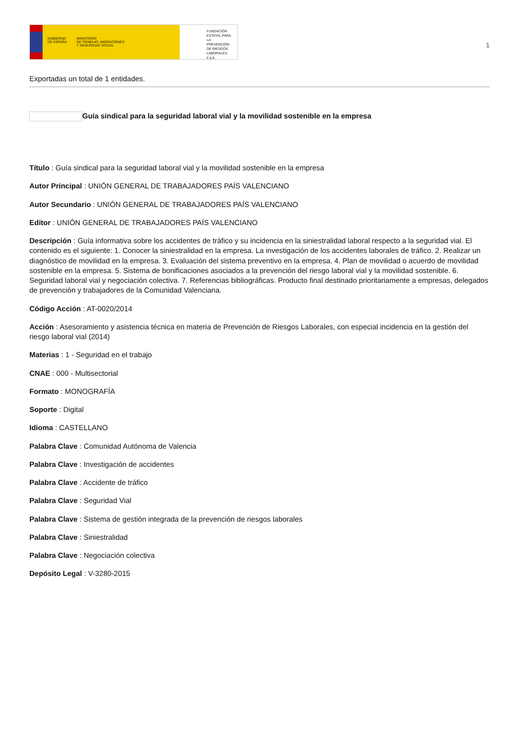GOBIERNO
DE ESPAÑA MINISTERIO
DE TRABAJO, MIGRACIONES
Y SEGURIDAD SOCIAL
FUNDACIÓN
ESTATAL PARA
LA PREVENCIÓN
DE RIESGOS
LABORALES, F.S.P.
1
Exportadas un total de 1 entidades.
Guía sindical para la seguridad laboral vial y la movilidad sostenible en la empresa
Título : Guía sindical para la seguridad laboral vial y la movilidad sostenible en la empresa
Autor Principal : UNIÓN GENERAL DE TRABAJADORES PAÍS VALENCIANO
Autor Secundario : UNIÓN GENERAL DE TRABAJADORES PAÍS VALENCIANO
Editor : UNIÓN GENERAL DE TRABAJADORES PAÍS VALENCIANO
Descripción : Guía informativa sobre los accidentes de tráfico y su incidencia en la siniestralidad laboral respecto a la seguridad vial. El contenido es el siguiente: 1. Conocer la siniestralidad en la empresa. La investigación de los accidentes laborales de tráfico. 2. Realizar un diagnóstico de movilidad en la empresa. 3. Evaluación del sistema preventivo en la empresa. 4. Plan de movilidad o acuerdo de movilidad sostenible en la empresa. 5. Sistema de bonificaciones asociados a la prevención del riesgo laboral vial y la movilidad sostenible. 6. Seguridad laboral vial y negociación colectiva. 7. Referencias bibliográficas. Producto final destinado prioritariamente a empresas, delegados de prevención y trabajadores de la Comunidad Valenciana.
Código Acción : AT-0020/2014
Acción : Asesoramiento y asistencia técnica en materia de Prevención de Riesgos Laborales, con especial incidencia en la gestión del riesgo laboral vial (2014)
Materias : 1 - Seguridad en el trabajo
CNAE : 000 - Multisectorial
Formato : MONOGRAFÍA
Soporte : Digital
Idioma : CASTELLANO
Palabra Clave : Comunidad Autónoma de Valencia
Palabra Clave : Investigación de accidentes
Palabra Clave : Accidente de tráfico
Palabra Clave : Seguridad Vial
Palabra Clave : Sistema de gestión integrada de la prevención de riesgos laborales
Palabra Clave : Siniestralidad
Palabra Clave : Negociación colectiva
Depósito Legal : V-3280-2015